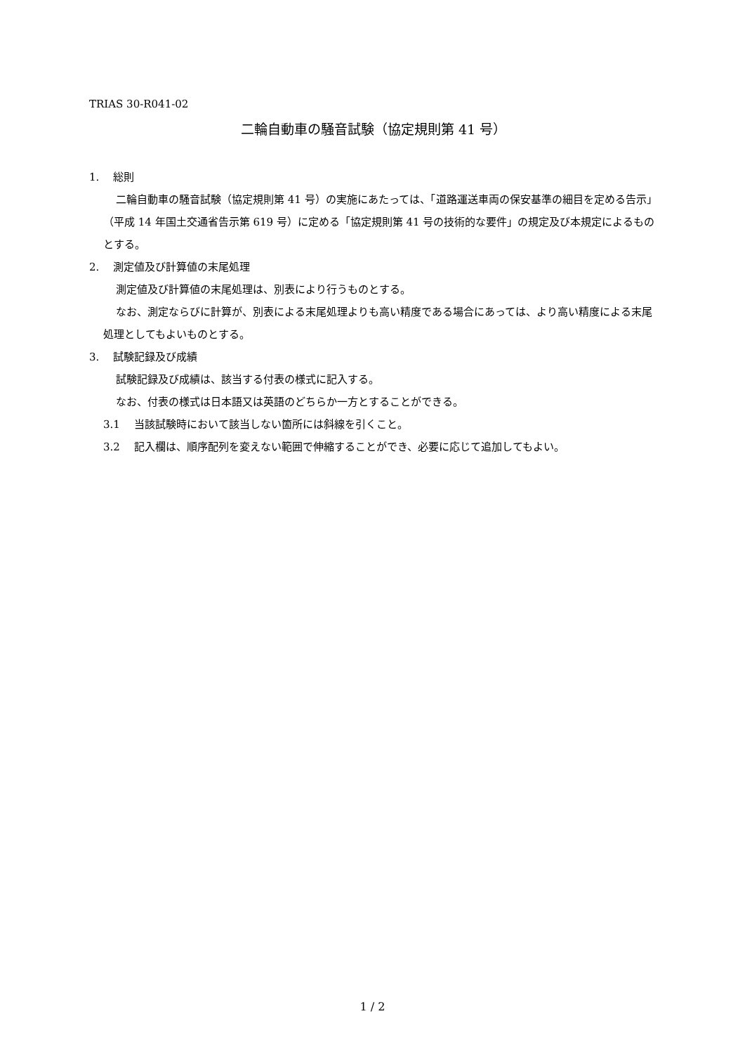TRIAS 30-R041-02
二輪自動車の騒音試験（協定規則第 41 号）
1.　 総則
二輪自動車の騒音試験（協定規則第 41 号）の実施にあたっては、「道路運送車両の保安基準の細目を定める告示」（平成 14 年国土交通省告示第 619 号）に定める「協定規則第 41 号の技術的な要件」の規定及び本規定によるものとする。
2.　 測定値及び計算値の末尾処理
測定値及び計算値の末尾処理は、別表により行うものとする。
なお、測定ならびに計算が、別表による末尾処理よりも高い精度である場合にあっては、より高い精度による末尾処理としてもよいものとする。
3.　 試験記録及び成績
試験記録及び成績は、該当する付表の様式に記入する。
なお、付表の様式は日本語又は英語のどちらか一方とすることができる。
3.1　 当該試験時において該当しない箇所には斜線を引くこと。
3.2　 記入欄は、順序配列を変えない範囲で伸縮することができ、必要に応じて追加してもよい。
1 / 2